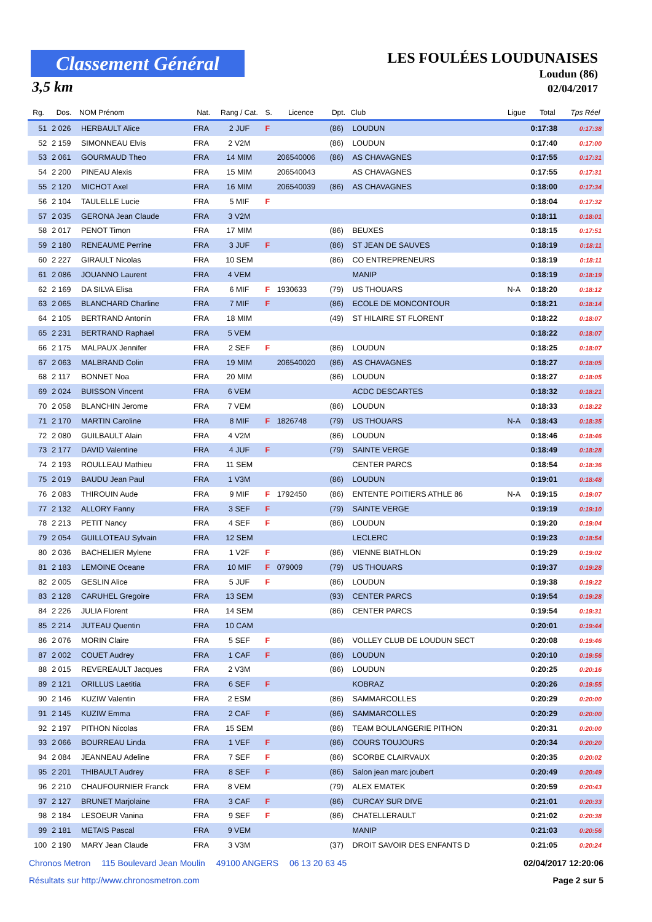Classement Général
3,5 km
LES FOULÉES LOUDUNAISES
Loudun (86)
02/04/2017
| Rg. | Dos. | NOM Prénom | Nat. | Rang / Cat. | S. | Licence | Dpt. | Club | Ligue | Total | Tps Réel |
| --- | --- | --- | --- | --- | --- | --- | --- | --- | --- | --- | --- |
| 51 | 2 026 | HERBAULT Alice | FRA | 2 JUF | F | | (86) | LOUDUN | | 0:17:38 | 0:17:38 |
| 52 | 2 159 | SIMONNEAU Elvis | FRA | 2 V2M | | | (86) | LOUDUN | | 0:17:40 | 0:17:00 |
| 53 | 2 061 | GOURMAUD Theo | FRA | 14 MIM | | 206540006 | (86) | AS CHAVAGNES | | 0:17:55 | 0:17:31 |
| 54 | 2 200 | PINEAU Alexis | FRA | 15 MIM | | 206540043 | | AS CHAVAGNES | | 0:17:55 | 0:17:31 |
| 55 | 2 120 | MICHOT Axel | FRA | 16 MIM | | 206540039 | (86) | AS CHAVAGNES | | 0:18:00 | 0:17:34 |
| 56 | 2 104 | TAULELLE Lucie | FRA | 5 MIF | F | | | | | 0:18:04 | 0:17:32 |
| 57 | 2 035 | GERONA Jean Claude | FRA | 3 V2M | | | | | | 0:18:11 | 0:18:01 |
| 58 | 2 017 | PENOT Timon | FRA | 17 MIM | | | (86) | BEUXES | | 0:18:15 | 0:17:51 |
| 59 | 2 180 | RENEAUME Perrine | FRA | 3 JUF | F | | (86) | ST JEAN DE SAUVES | | 0:18:19 | 0:18:11 |
| 60 | 2 227 | GIRAULT Nicolas | FRA | 10 SEM | | | (86) | CO ENTREPRENEURS | | 0:18:19 | 0:18:11 |
| 61 | 2 086 | JOUANNO Laurent | FRA | 4 VEM | | | | MANIP | | 0:18:19 | 0:18:19 |
| 62 | 2 169 | DA SILVA Elisa | FRA | 6 MIF | F | 1930633 | (79) | US THOUARS | N-A | 0:18:20 | 0:18:12 |
| 63 | 2 065 | BLANCHARD Charline | FRA | 7 MIF | F | | (86) | ECOLE DE MONCONTOUR | | 0:18:21 | 0:18:14 |
| 64 | 2 105 | BERTRAND Antonin | FRA | 18 MIM | | | (49) | ST HILAIRE ST FLORENT | | 0:18:22 | 0:18:07 |
| 65 | 2 231 | BERTRAND Raphael | FRA | 5 VEM | | | | | | 0:18:22 | 0:18:07 |
| 66 | 2 175 | MALPAUX Jennifer | FRA | 2 SEF | F | | (86) | LOUDUN | | 0:18:25 | 0:18:07 |
| 67 | 2 063 | MALBRAND Colin | FRA | 19 MIM | | 206540020 | (86) | AS CHAVAGNES | | 0:18:27 | 0:18:05 |
| 68 | 2 117 | BONNET Noa | FRA | 20 MIM | | | (86) | LOUDUN | | 0:18:27 | 0:18:05 |
| 69 | 2 024 | BUISSON Vincent | FRA | 6 VEM | | | | ACDC DESCARTES | | 0:18:32 | 0:18:21 |
| 70 | 2 058 | BLANCHIN Jerome | FRA | 7 VEM | | | (86) | LOUDUN | | 0:18:33 | 0:18:22 |
| 71 | 2 170 | MARTIN Caroline | FRA | 8 MIF | F | 1826748 | (79) | US THOUARS | N-A | 0:18:43 | 0:18:35 |
| 72 | 2 080 | GUILBAULT Alain | FRA | 4 V2M | | | (86) | LOUDUN | | 0:18:46 | 0:18:46 |
| 73 | 2 177 | DAVID Valentine | FRA | 4 JUF | F | | (79) | SAINTE VERGE | | 0:18:49 | 0:18:28 |
| 74 | 2 193 | ROULLEAU Mathieu | FRA | 11 SEM | | | | CENTER PARCS | | 0:18:54 | 0:18:36 |
| 75 | 2 019 | BAUDU Jean Paul | FRA | 1 V3M | | | (86) | LOUDUN | | 0:19:01 | 0:18:48 |
| 76 | 2 083 | THIROUIN Aude | FRA | 9 MIF | F | 1792450 | (86) | ENTENTE POITIERS ATHLE 86 | N-A | 0:19:15 | 0:19:07 |
| 77 | 2 132 | ALLORY Fanny | FRA | 3 SEF | F | | (79) | SAINTE VERGE | | 0:19:19 | 0:19:10 |
| 78 | 2 213 | PETIT Nancy | FRA | 4 SEF | F | | (86) | LOUDUN | | 0:19:20 | 0:19:04 |
| 79 | 2 054 | GUILLOTEAU Sylvain | FRA | 12 SEM | | | | LECLERC | | 0:19:23 | 0:18:54 |
| 80 | 2 036 | BACHELIER Mylene | FRA | 1 V2F | F | | (86) | VIENNE BIATHLON | | 0:19:29 | 0:19:02 |
| 81 | 2 183 | LEMOINE Oceane | FRA | 10 MIF | F | 079009 | (79) | US THOUARS | | 0:19:37 | 0:19:28 |
| 82 | 2 005 | GESLIN Alice | FRA | 5 JUF | F | | (86) | LOUDUN | | 0:19:38 | 0:19:22 |
| 83 | 2 128 | CARUHEL Gregoire | FRA | 13 SEM | | | (93) | CENTER PARCS | | 0:19:54 | 0:19:28 |
| 84 | 2 226 | JULIA Florent | FRA | 14 SEM | | | (86) | CENTER PARCS | | 0:19:54 | 0:19:31 |
| 85 | 2 214 | JUTEAU Quentin | FRA | 10 CAM | | | | | | 0:20:01 | 0:19:44 |
| 86 | 2 076 | MORIN Claire | FRA | 5 SEF | F | | (86) | VOLLEY CLUB DE LOUDUN SECT | | 0:20:08 | 0:19:46 |
| 87 | 2 002 | COUET Audrey | FRA | 1 CAF | F | | (86) | LOUDUN | | 0:20:10 | 0:19:56 |
| 88 | 2 015 | REVEREAULT Jacques | FRA | 2 V3M | | | (86) | LOUDUN | | 0:20:25 | 0:20:16 |
| 89 | 2 121 | ORILLUS Laetitia | FRA | 6 SEF | F | | | KOBRAZ | | 0:20:26 | 0:19:55 |
| 90 | 2 146 | KUZIW Valentin | FRA | 2 ESM | | | (86) | SAMMARCOLLES | | 0:20:29 | 0:20:00 |
| 91 | 2 145 | KUZIW Emma | FRA | 2 CAF | F | | (86) | SAMMARCOLLES | | 0:20:29 | 0:20:00 |
| 92 | 2 197 | PITHON Nicolas | FRA | 15 SEM | | | (86) | TEAM BOULANGERIE PITHON | | 0:20:31 | 0:20:00 |
| 93 | 2 066 | BOURREAU Linda | FRA | 1 VEF | F | | (86) | COURS TOUJOURS | | 0:20:34 | 0:20:20 |
| 94 | 2 084 | JEANNEAU Adeline | FRA | 7 SEF | F | | (86) | SCORBE CLAIRVAUX | | 0:20:35 | 0:20:02 |
| 95 | 2 201 | THIBAULT Audrey | FRA | 8 SEF | F | | (86) | Salon jean marc joubert | | 0:20:49 | 0:20:49 |
| 96 | 2 210 | CHAUFOURNIER Franck | FRA | 8 VEM | | | (79) | ALEX EMATEK | | 0:20:59 | 0:20:43 |
| 97 | 2 127 | BRUNET Marjolaine | FRA | 3 CAF | F | | (86) | CURCAY SUR DIVE | | 0:21:01 | 0:20:33 |
| 98 | 2 184 | LESOEUR Vanina | FRA | 9 SEF | F | | (86) | CHATELLERAULT | | 0:21:02 | 0:20:38 |
| 99 | 2 181 | METAIS Pascal | FRA | 9 VEM | | | | MANIP | | 0:21:03 | 0:20:56 |
| 100 | 2 190 | MARY Jean Claude | FRA | 3 V3M | | | (37) | DROIT SAVOIR DES ENFANTS D | | 0:21:05 | 0:20:24 |
Chronos Metron 115 Boulevard Jean Moulin 49100 ANGERS 06 13 20 63 45
02/04/2017 12:20:06
Résultats sur http://www.chronosmetron.com
Page 2 sur 5